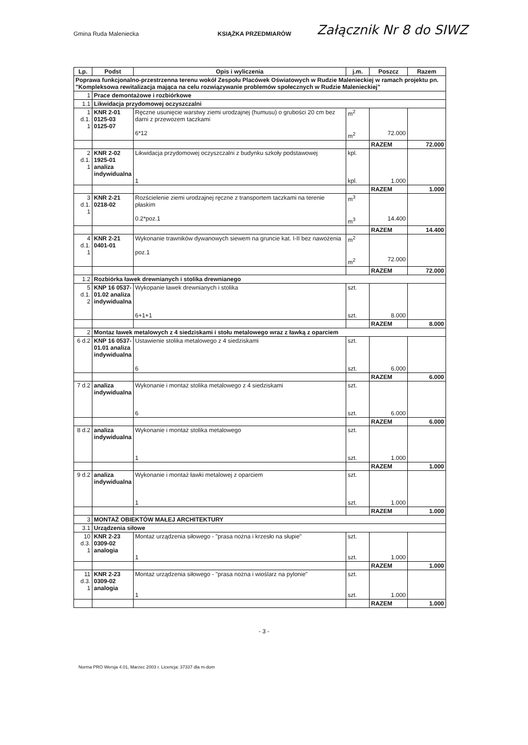Gmina Ruda Maleniecka
KSIĄŻKA PRZEDMIARÓW
Załącznik Nr 8 do SIWZ
| Lp. | Podst | Opis i wyliczenia | j.m. | Poszcz | Razem |
| --- | --- | --- | --- | --- | --- |
| Poprawa funkcjonalno-przestrzenna terenu wokół Zespołu Placówek Oświatowych w Rudzie Malenieckiej w ramach projektu pn. "Kompleksowa rewitalizacja mająca na celu rozwiązywanie problemów społecznych w Rudzie Malenieckiej" | | | | | |
| 1 | Prace demontażowe i rozbiórkowe | | | | |
| 1.1 | Likwidacja przydomowej oczyszczalni | | | | |
| 1 d.1. 1 | KNR 2-01 0125-03 0125-07 | Ręczne usunięcie warstwy ziemi urodzajnej (humusu) o grubości 20 cm bez darni z przewozem taczkami 6*12 | m<sup>2</sup> m<sup>2</sup> | 72.000 | |
| | | | | RAZEM | 72.000 |
| 2 d.1. 1 | KNR 2-02 1925-01 analiza indywidualna | Likwidacja przydomowej oczyszczalni z budynku szkoły podstawowej 1 | kpl. kpl. | 1.000 | |
| | | | | RAZEM | 1.000 |
| 3 d.1. 1 | KNR 2-21 0218-02 | Rozścielenie ziemi urodzajnej ręczne z transportem taczkami na terenie płaskim 0.2*poz.1 | m<sup>3</sup> m<sup>3</sup> | 14.400 | |
| | | | | RAZEM | 14.400 |
| 4 d.1. 1 | KNR 2-21 0401-01 | Wykonanie trawników dywanowych siewem na gruncie kat. I-II bez nawożenia poz.1 | m<sup>2</sup> m<sup>2</sup> | 72.000 | |
| | | | | RAZEM | 72.000 |
| 1.2 | Rozbiórka ławek drewnianych i stolika drewnianego | | | | |
| 5 d.1. 2 | KNP 16 0537-01.02 analiza indywidualna | Wykopanie ławek drewnianych i stolika 6+1+1 | szt. szt. | 8.000 | |
| | | | | RAZEM | 8.000 |
| 2 | Montaz ławek metalowych z 4 siedziskami i stołu metalowego wraz z ławką z oparciem | | | | |
| 6 d.2 | KNP 16 0537-01.01 analiza indywidualna | Ustawienie stolika metalowego z 4 siedziskami 6 | szt. szt. | 6.000 | |
| | | | | RAZEM | 6.000 |
| 7 d.2 | analiza indywidualna | Wykonanie i montaż stolika metalowego z 4 siedziskami 6 | szt. szt. | 6.000 | |
| | | | | RAZEM | 6.000 |
| 8 d.2 | analiza indywidualna | Wykonanie i montaż stolika metalowego 1 | szt. szt. | 1.000 | |
| | | | | RAZEM | 1.000 |
| 9 d.2 | analiza indywidualna | Wykonanie i montaż ławki metalowej z oparciem 1 | szt. szt. | 1.000 | |
| | | | | RAZEM | 1.000 |
| 3 | MONTAŻ OBIEKTÓW MAŁEJ ARCHITEKTURY | | | | |
| 3.1 | Urządzenia siłowe | | | | |
| 10 d.3. 1 | KNR 2-23 0309-02 analogia | Montaż urządzenia siłowego - "prasa nożna i krzesło na słupie" 1 | szt. szt. | 1.000 | |
| | | | | RAZEM | 1.000 |
| 11 d.3. 1 | KNR 2-23 0309-02 analogia | Montaż urządzenia siłowego - "prasa nożna i wioślarz na pylonie" 1 | szt. szt. | 1.000 | |
| | | | | RAZEM | 1.000 |
- 3 -
Norma PRO Wersja 4.01, Marzec 2003 r. Licencja: 37337 dla m-dom